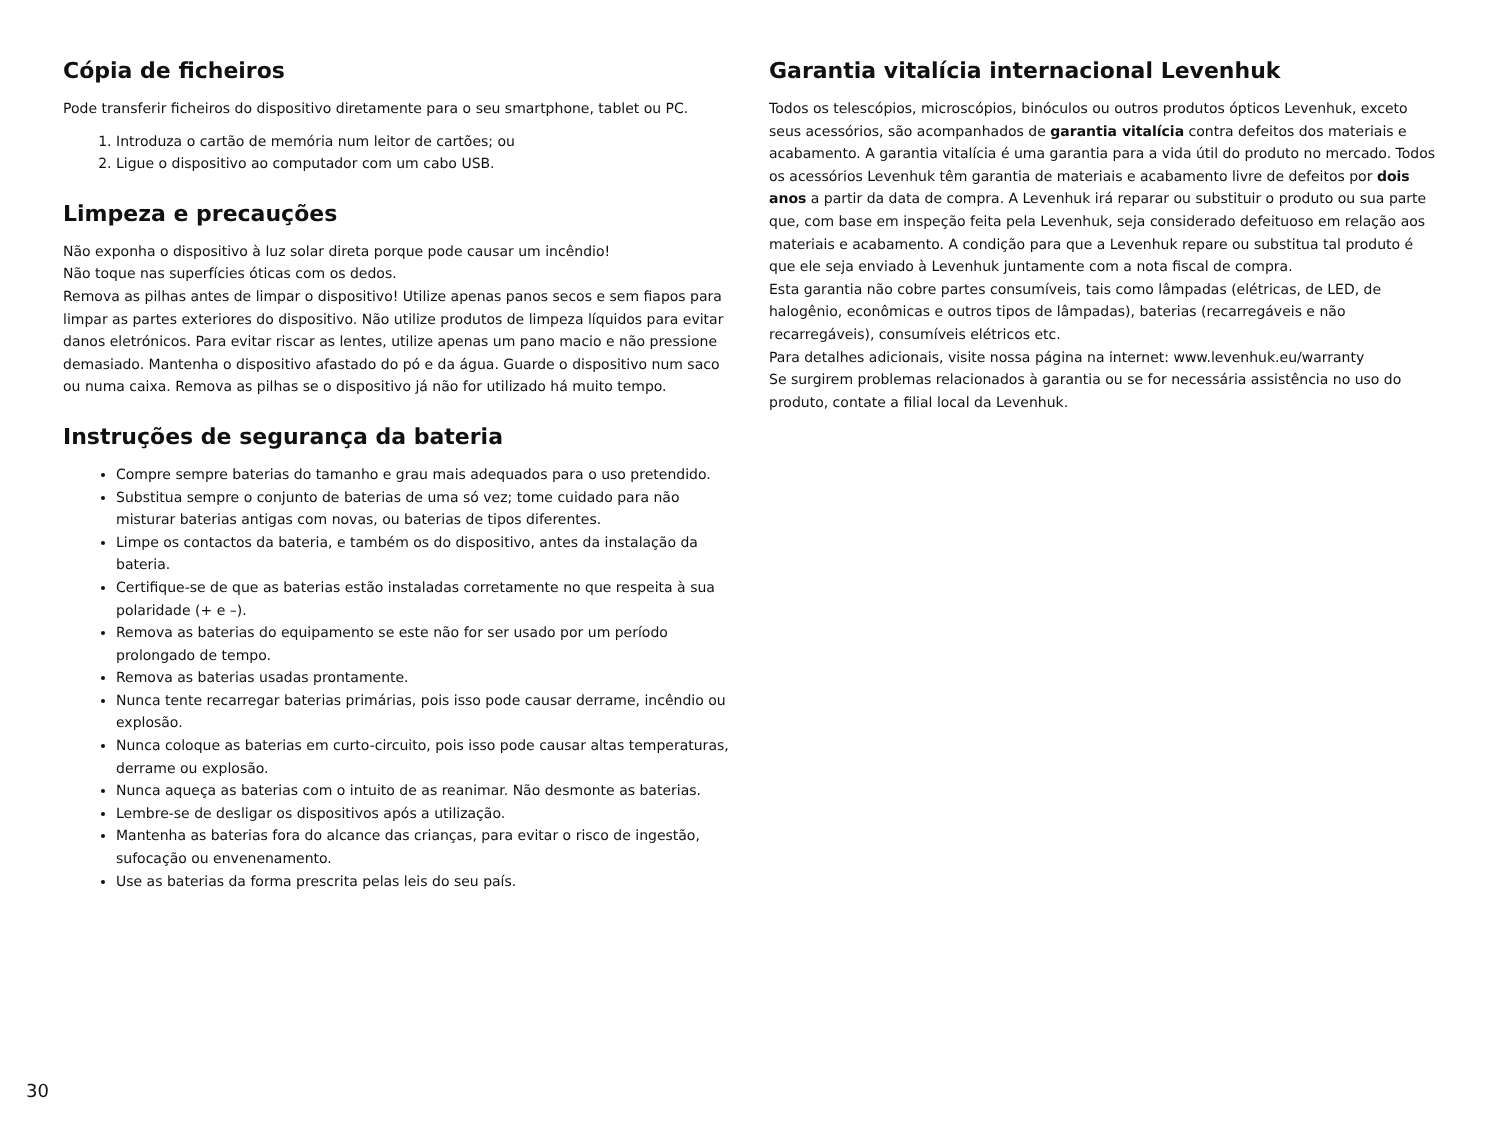Cópia de ficheiros
Pode transferir ficheiros do dispositivo diretamente para o seu smartphone, tablet ou PC.
1. Introduza o cartão de memória num leitor de cartões; ou
2. Ligue o dispositivo ao computador com um cabo USB.
Limpeza e precauções
Não exponha o dispositivo à luz solar direta porque pode causar um incêndio!
Não toque nas superfícies óticas com os dedos.
Remova as pilhas antes de limpar o dispositivo! Utilize apenas panos secos e sem fiapos para limpar as partes exteriores do dispositivo. Não utilize produtos de limpeza líquidos para evitar danos eletrónicos. Para evitar riscar as lentes, utilize apenas um pano macio e não pressione demasiado. Mantenha o dispositivo afastado do pó e da água. Guarde o dispositivo num saco ou numa caixa. Remova as pilhas se o dispositivo já não for utilizado há muito tempo.
Instruções de segurança da bateria
Compre sempre baterias do tamanho e grau mais adequados para o uso pretendido.
Substitua sempre o conjunto de baterias de uma só vez; tome cuidado para não misturar baterias antigas com novas, ou baterias de tipos diferentes.
Limpe os contactos da bateria, e também os do dispositivo, antes da instalação da bateria.
Certifique-se de que as baterias estão instaladas corretamente no que respeita à sua polaridade (+ e –).
Remova as baterias do equipamento se este não for ser usado por um período prolongado de tempo.
Remova as baterias usadas prontamente.
Nunca tente recarregar baterias primárias, pois isso pode causar derrame, incêndio ou explosão.
Nunca coloque as baterias em curto-circuito, pois isso pode causar altas temperaturas, derrame ou explosão.
Nunca aqueça as baterias com o intuito de as reanimar. Não desmonte as baterias.
Lembre-se de desligar os dispositivos após a utilização.
Mantenha as baterias fora do alcance das crianças, para evitar o risco de ingestão, sufocação ou envenenamento.
Use as baterias da forma prescrita pelas leis do seu país.
Garantia vitalícia internacional Levenhuk
Todos os telescópios, microscópios, binóculos ou outros produtos ópticos Levenhuk, exceto seus acessórios, são acompanhados de garantia vitalícia contra defeitos dos materiais e acabamento. A garantia vitalícia é uma garantia para a vida útil do produto no mercado. Todos os acessórios Levenhuk têm garantia de materiais e acabamento livre de defeitos por dois anos a partir da data de compra. A Levenhuk irá reparar ou substituir o produto ou sua parte que, com base em inspeção feita pela Levenhuk, seja considerado defeituoso em relação aos materiais e acabamento. A condição para que a Levenhuk repare ou substitua tal produto é que ele seja enviado à Levenhuk juntamente com a nota fiscal de compra.
Esta garantia não cobre partes consumíveis, tais como lâmpadas (elétricas, de LED, de halogênio, econômicas e outros tipos de lâmpadas), baterias (recarregáveis e não recarregáveis), consumíveis elétricos etc.
Para detalhes adicionais, visite nossa página na internet: www.levenhuk.eu/warranty
Se surgirem problemas relacionados à garantia ou se for necessária assistência no uso do produto, contate a filial local da Levenhuk.
30